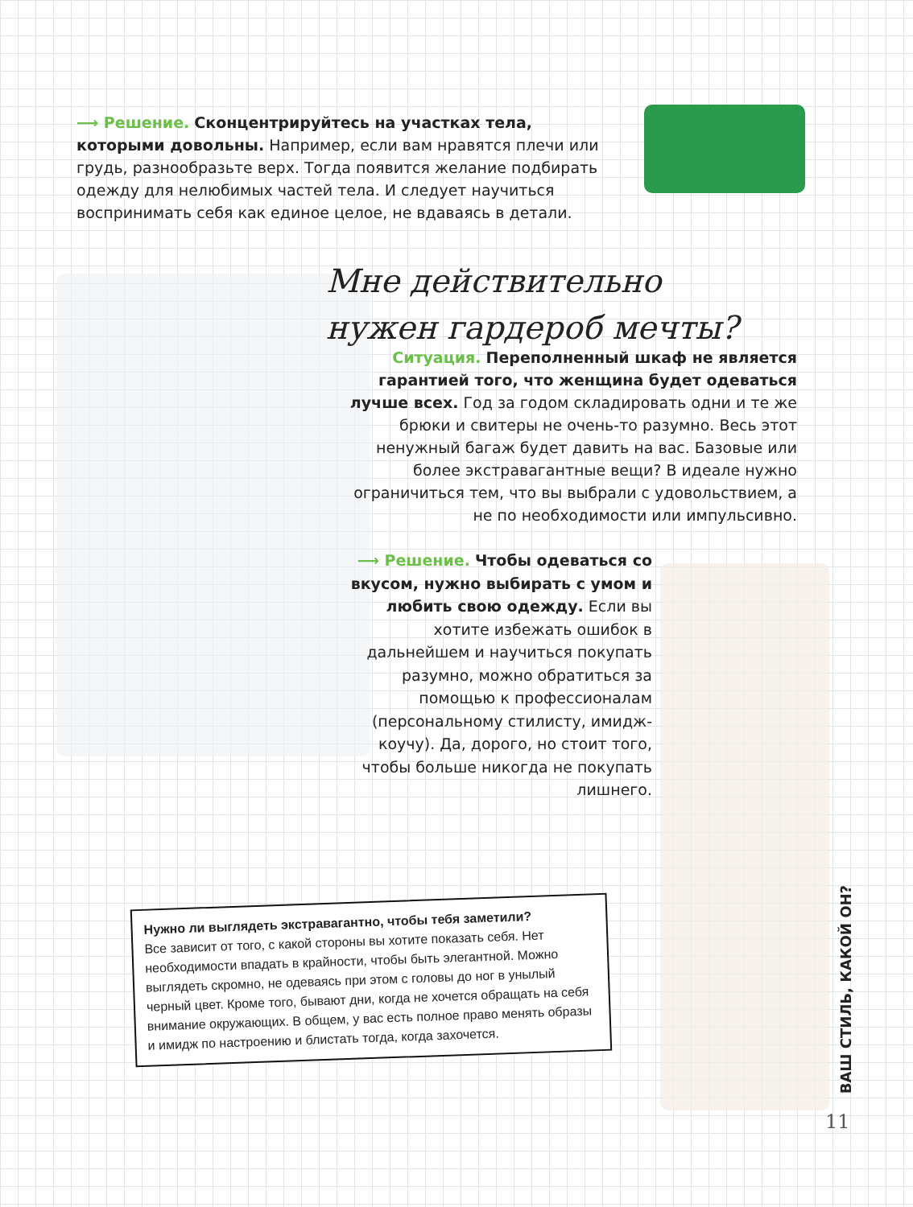⟶ Решение. Сконцентрируйтесь на участках тела, которыми довольны. Например, если вам нравятся плечи или грудь, разнообразьте верх. Тогда появится желание подбирать одежду для нелюбимых частей тела. И следует научиться воспринимать себя как единое целое, не вдаваясь в детали.
Мне действительно нужен гардероб мечты?
Ситуация. Переполненный шкаф не является гарантией того, что женщина будет одеваться лучше всех. Год за годом складировать одни и те же брюки и свитеры не очень-то разумно. Весь этот ненужный багаж будет давить на вас. Базовые или более экстравагантные вещи? В идеале нужно ограничиться тем, что вы выбрали с удовольствием, а не по необходимости или импульсивно.
⟶ Решение. Чтобы одеваться со вкусом, нужно выбирать с умом и любить свою одежду. Если вы хотите избежать ошибок в дальнейшем и научиться покупать разумно, можно обратиться за помощью к профессионалам (персональному стилисту, имидж-коучу). Да, дорого, но стоит того, чтобы больше никогда не покупать лишнего.
Нужно ли выглядеть экстравагантно, чтобы тебя заметили?
Все зависит от того, с какой стороны вы хотите показать себя. Нет необходимости впадать в крайности, чтобы быть элегантной. Можно выглядеть скромно, не одеваясь при этом с головы до ног в унылый черный цвет. Кроме того, бывают дни, когда не хочется обращать на себя внимание окружающих. В общем, у вас есть полное право менять образы и имидж по настроению и блистать тогда, когда захочется.
ВАШ СТИЛЬ, КАКОЙ ОН?
11